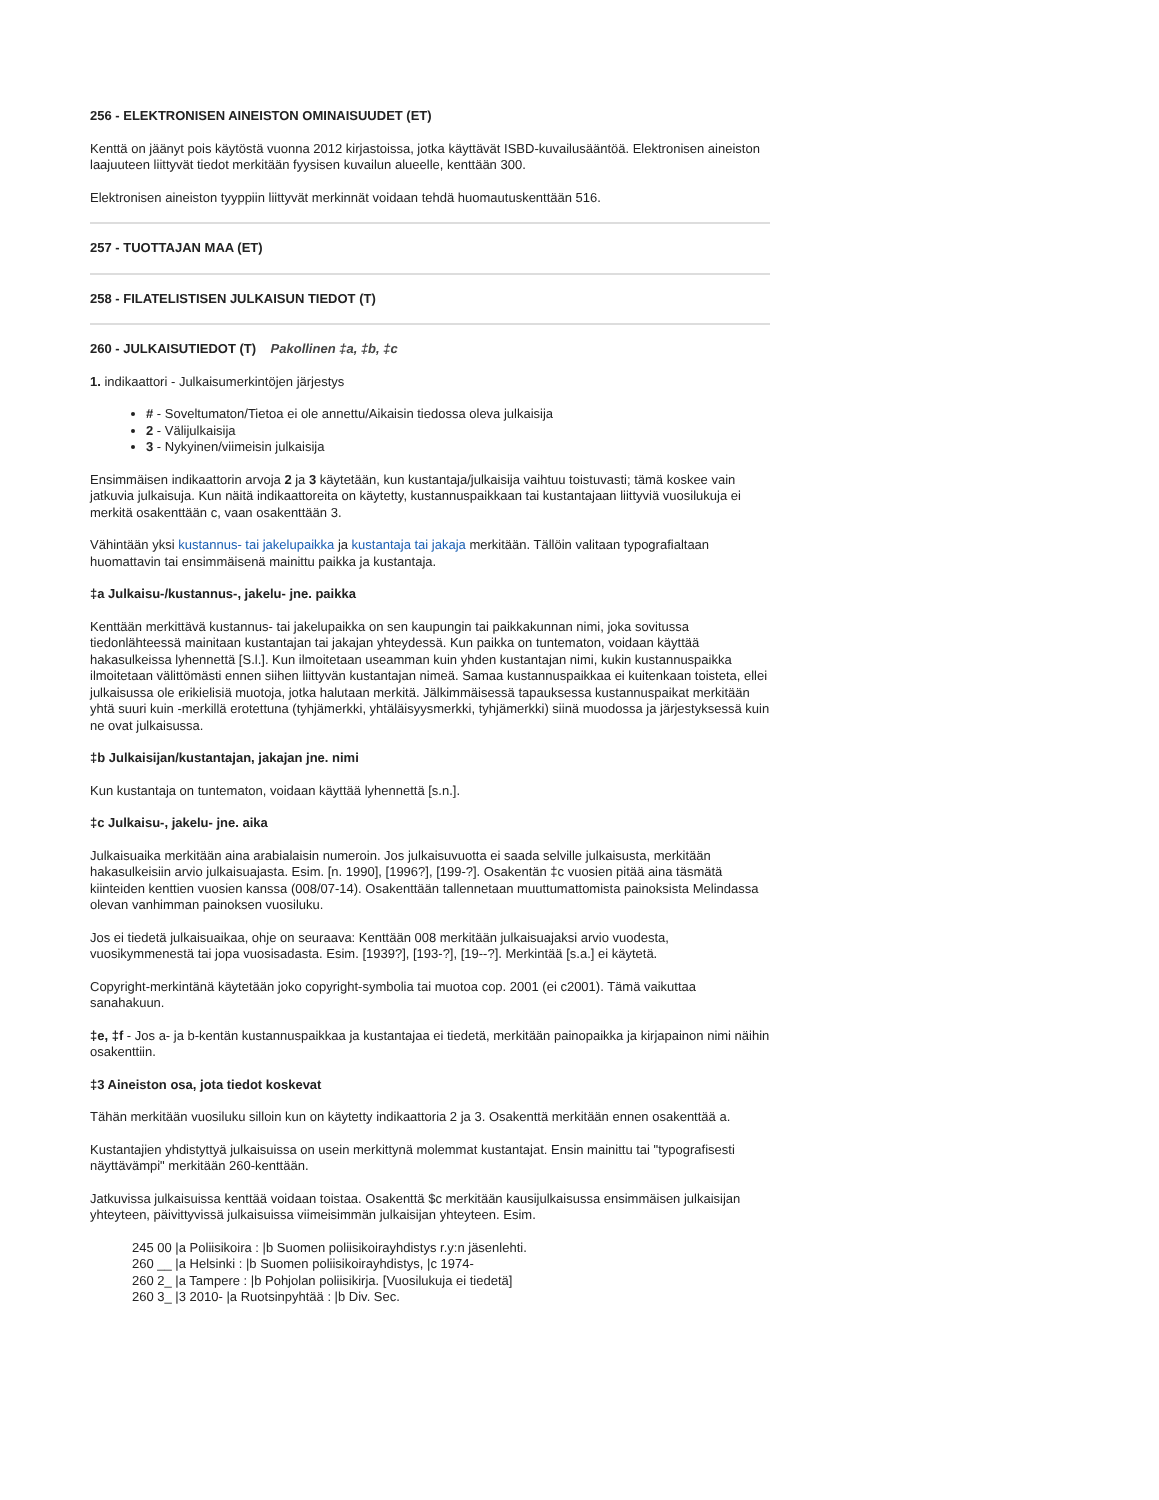256 - ELEKTRONISEN AINEISTON OMINAISUUDET (ET)
Kenttä on jäänyt pois käytöstä vuonna 2012 kirjastoissa, jotka käyttävät ISBD-kuvailusääntöä. Elektronisen aineiston laajuuteen liittyvät tiedot merkitään fyysisen kuvailun alueelle, kenttään 300.
Elektronisen aineiston tyyppiin liittyvät merkinnät voidaan tehdä huomautuskenttään 516.
257 - TUOTTAJAN MAA (ET)
258 - FILATELISTISEN JULKAISUN TIEDOT (T)
260 - JULKAISUTIEDOT (T) Pakollinen ‡a, ‡b, ‡c
1. indikaattori - Julkaisumerkintöjen järjestys
# - Soveltumaton/Tietoa ei ole annettu/Aikaisin tiedossa oleva julkaisija
2 - Välijulkaisija
3 - Nykyinen/viimeisin julkaisija
Ensimmäisen indikaattorin arvoja 2 ja 3 käytetään, kun kustantaja/julkaisija vaihtuu toistuvasti; tämä koskee vain jatkuvia julkaisuja. Kun näitä indikaattoreita on käytetty, kustannuspaikkaan tai kustantajaan liittyviä vuosilukuja ei merkitä osakenttään c, vaan osakenttään 3.
Vähintään yksi kustannus- tai jakelupaikka ja kustantaja tai jakaja merkitään. Tällöin valitaan typografialtaan huomattavin tai ensimmäisenä mainittu paikka ja kustantaja.
‡a Julkaisu-/kustannus-, jakelu- jne. paikka
Kenttään merkittävä kustannus- tai jakelupaikka on sen kaupungin tai paikkakunnan nimi, joka sovitussa tiedonlähteessä mainitaan kustantajan tai jakajan yhteydessä. Kun paikka on tuntematon, voidaan käyttää hakasulkeissa lyhennettä [S.l.]. Kun ilmoitetaan useamman kuin yhden kustantajan nimi, kukin kustannuspaikka ilmoitetaan välittömästi ennen siihen liittyvän kustantajan nimeä. Samaa kustannuspaikkaa ei kuitenkaan toisteta, ellei julkaisussa ole erikielisiä muotoja, jotka halutaan merkitä. Jälkimmäisessä tapauksessa kustannuspaikat merkitään yhtä suuri kuin -merkillä erotettuna (tyhjämerkki, yhtäläisyysmerkki, tyhjämerkki) siinä muodossa ja järjestyksessä kuin ne ovat julkaisussa.
‡b Julkaisijan/kustantajan, jakajan jne. nimi
Kun kustantaja on tuntematon, voidaan käyttää lyhennettä [s.n.].
‡c Julkaisu-, jakelu- jne. aika
Julkaisuaika merkitään aina arabialaisin numeroin. Jos julkaisuvuotta ei saada selville julkaisusta, merkitään hakasulkeisiin arvio julkaisuajasta. Esim. [n. 1990], [1996?], [199-?]. Osakentän ‡c vuosien pitää aina täsmätä kiinteiden kenttien vuosien kanssa (008/07-14). Osakenttään tallennetaan muuttumattomista painoksista Melindassa olevan vanhimman painoksen vuosiluku.
Jos ei tiedetä julkaisuaikaa, ohje on seuraava: Kenttään 008 merkitään julkaisuajaksi arvio vuodesta, vuosikymmenestä tai jopa vuosisadasta. Esim. [1939?], [193-?], [19--?]. Merkintää [s.a.] ei käytetä.
Copyright-merkintänä käytetään joko copyright-symbolia tai muotoa cop. 2001 (ei c2001). Tämä vaikuttaa sanahakuun.
‡e, ‡f - Jos a- ja b-kentän kustannuspaikkaa ja kustantajaa ei tiedetä, merkitään painopaikka ja kirjapainon nimi näihin osakenttiin.
‡3 Aineiston osa, jota tiedot koskevat
Tähän merkitään vuosiluku silloin kun on käytetty indikaattoria 2 ja 3. Osakenttä merkitään ennen osakenttää a.
Kustantajien yhdistyttyä julkaisuissa on usein merkittynä molemmat kustantajat. Ensin mainittu tai "typografisesti näyttävämpi" merkitään 260-kenttään.
Jatkuvissa julkaisuissa kenttää voidaan toistaa. Osakenttä $c merkitään kausijulkaisussa ensimmäisen julkaisijan yhteyteen, päivittyvissä julkaisuissa viimeisimmän julkaisijan yhteyteen. Esim.
245 00 |a Poliisikoira : |b Suomen poliisikoirayhdistys r.y:n jäsenlehti.
260 __ |a Helsinki : |b Suomen poliisikoirayhdistys, |c 1974-
260 2_ |a Tampere : |b Pohjolan poliisikirja. [Vuosilukuja ei tiedetä]
260 3_ |3 2010- |a Ruotsinpyhtää : |b Div. Sec.